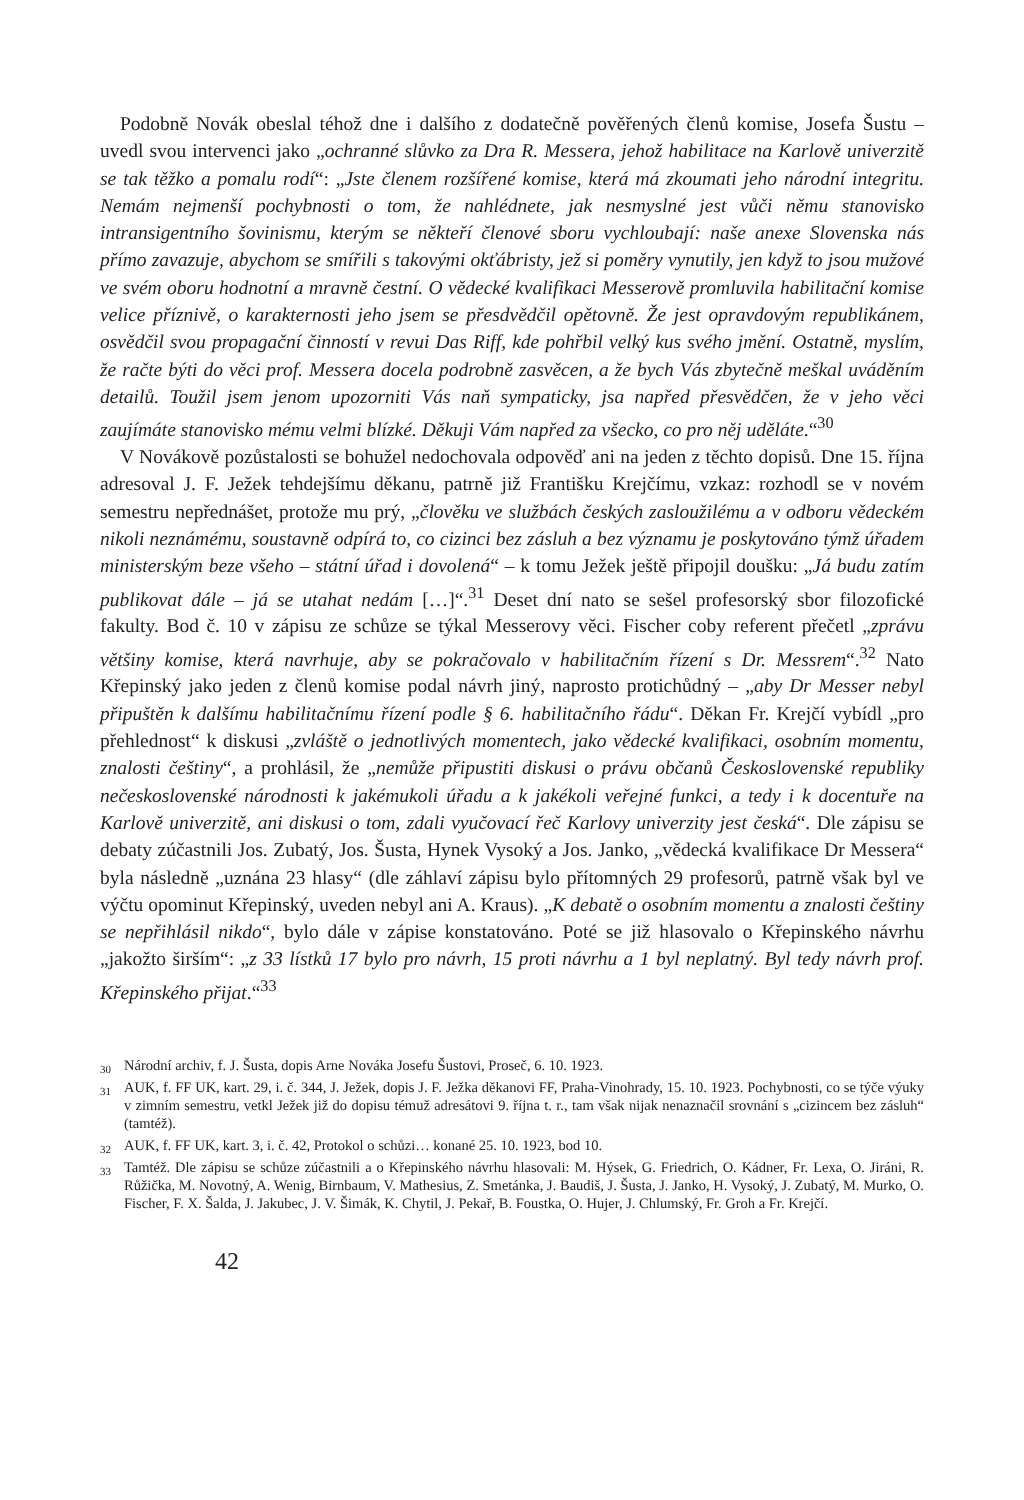Podobně Novák obeslal téhož dne i dalšího z dodatečně pověřených členů komise, Josefa Šustu – uvedl svou intervenci jako „ochranné slůvko za Dra R. Messera, jehož habilitace na Karlově univerzitě se tak těžko a pomalu rodí“: „Jste členem rozšířené komise, která má zkoumati jeho národní integritu. Nemám nejmenší pochybnosti o tom, že nahlédnete, jak nesmyslné jest vůči němu stanovisko intransigentního šovinismu, kterým se někteří členové sboru vychloubají: naše anexe Slovenska nás přímo zavazuje, abychom se smířili s takovými okťábristy, jež si poměry vynutily, jen když to jsou mužové ve svém oboru hodnotní a mravně čestní. O vědecké kvalifikaci Messerově promluvila habilitační komise velice příznivě, o karakternosti jeho jsem se přesdvědčil opětovně. Že jest opravdovým republikánem, osvědčil svou propagační činností v revui Das Riff, kde pohřbil velký kus svého jmění. Ostatně, myslím, že račte býti do věci prof. Messera docela podrobně zasvěcen, a že bych Vás zbytečně meškal uváděním detailů. Toužil jsem jenom upozorniti Vás naň sympaticky, jsa napřed přesvědčen, že v jeho věci zaujímáte stanovisko mému velmi blízké. Děkuji Vám napřed za všecko, co pro něj uděláte.“<sup>30</sup>
V Novákově pozůstalosti se bohužel nedochovala odpověď ani na jeden z těchto dopisů. Dne 15. října adresoval J. F. Ježek tehdejšímu děkanu, patrně již Františku Krejčímu, vzkaz: rozhodl se v novém semestru nepřednášet, protože mu prý, „člověku ve službách českých zasloužilému a v odboru vědeckém nikoli neznámému, soustavně odpírá to, co cizinci bez zásluh a bez významu je poskytováno týmž úřadem ministerským beze všeho – státní úřad i dovolená“ – k tomu Ježek ještě připojil doušku: „Já budu zatím publikovat dále – já se utahat nedám […]“.<sup>31</sup> Deset dní nato se sešel profesorský sbor filozofické fakulty. Bod č. 10 v zápisu ze schůze se týkal Messerovy věci. Fischer coby referent přečetl „zprávu většiny komise, která navrhuje, aby se pokračovalo v habilitačním řízení s Dr. Messrem“.<sup>32</sup> Nato Křepinský jako jeden z členů komise podal návrh jiný, naprosto protichůdný – „aby Dr Messer nebyl připuštěn k dalšímu habilitačnímu řízení podle § 6. habilitačního řádu“. Děkan Fr. Krejčí vybídl „pro přehlednost“ k diskusi „zvláště o jednotlivých momentech, jako vědecké kvalifikaci, osobním momentu, znalosti češtiny“, a prohlásil, že „nemůže připustiti diskusi o právu občanů Československé republiky nečeskoslovenské národnosti k jakémukoli úřadu a k jakékoli veřejné funkci, a tedy i k docentuře na Karlově univerzitě, ani diskusi o tom, zdali vyučovací řeč Karlovy univerzity jest česká“. Dle zápisu se debaty zúčastnili Jos. Zubatý, Jos. Šusta, Hynek Vysoký a Jos. Janko, „vědecká kvalifikace Dr Messera“ byla následně „uznána 23 hlasy“ (dle záhlaví zápisu bylo přítomných 29 profesorů, patrně však byl ve výčtu opominut Křepinský, uveden nebyl ani A. Kraus). „K debatě o osobním momentu a znalosti češtiny se nepřihlásil nikdo“, bylo dále v zápise konstatováno. Poté se již hlasovalo o Křepinského návrhu „jakožto širším“: „z 33 lístků 17 bylo pro návrh, 15 proti návrhu a 1 byl neplatný. Byl tedy návrh prof. Křepinského přijat.“<sup>33</sup>
<sup>30</sup> Národní archiv, f. J. Šusta, dopis Arne Nováka Josefu Šustovi, Proseč, 6. 10. 1923.
<sup>31</sup> AUK, f. FF UK, kart. 29, i. č. 344, J. Ježek, dopis J. F. Ježka děkanovi FF, Praha-Vinohrady, 15. 10. 1923. Pochybnosti, co se týče výuky v zimním semestru, vetkl Ježek již do dopisu témuž adresátovi 9. října t. r., tam však nijak nenaznačil srovnání s „cizincem bez zásluh“ (tamtéž).
<sup>32</sup> AUK, f. FF UK, kart. 3, i. č. 42, Protokol o schůzi… konané 25. 10. 1923, bod 10.
<sup>33</sup> Tamtéž. Dle zápisu se schůze zúčastnili a o Křepinského návrhu hlasovali: M. Hýsek, G. Friedrich, O. Kádner, Fr. Lexa, O. Jiráni, R. Růžička, M. Novotný, A. Wenig, Birnbaum, V. Mathesius, Z. Smetánka, J. Baudiš, J. Šusta, J. Janko, H. Vysoký, J. Zubatý, M. Murko, O. Fischer, F. X. Šalda, J. Jakubec, J. V. Šimák, K. Chytil, J. Pekař, B. Foustka, O. Hujer, J. Chlumský, Fr. Groh a Fr. Krejčí.
42